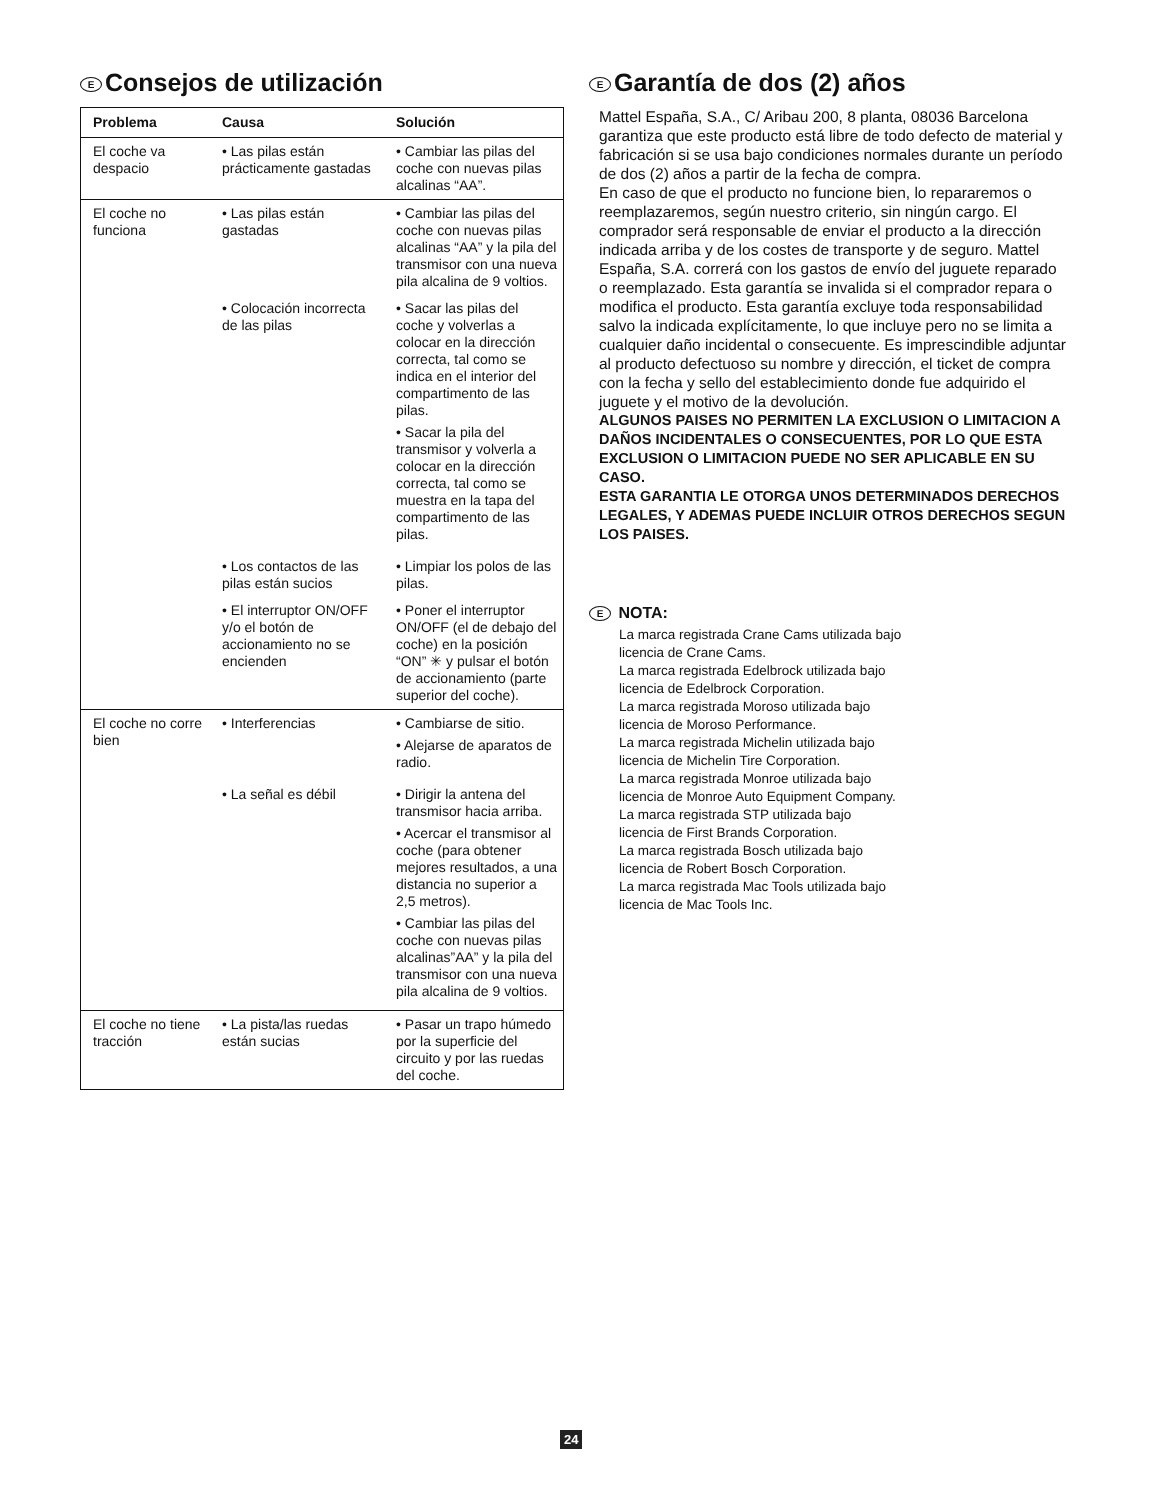E Consejos de utilización
| Problema | Causa | Solución |
| --- | --- | --- |
| El coche va despacio | • Las pilas están prácticamente gastadas | • Cambiar las pilas del coche con nuevas pilas alcalinas “AA”. |
| El coche no funciona | • Las pilas están gastadas | • Cambiar las pilas del coche con nuevas pilas alcalinas “AA” y la pila del transmisor con una nueva pila alcalina de 9 voltios. |
| | • Colocación incorrecta de las pilas | • Sacar las pilas del coche y volverlas a colocar en la dirección correcta, tal como se indica en el interior del compartimento de las pilas. • Sacar la pila del transmisor y volverla a colocar en la dirección correcta, tal como se muestra en la tapa del compartimento de las pilas. |
| | • Los contactos de las pilas están sucios | • Limpiar los polos de las pilas. |
| | • El interruptor ON/OFF y/o el botón de accionamiento no se encienden | • Poner el interruptor ON/OFF (el de debajo del coche) en la posición “ON” ✳ y pulsar el botón de accionamiento (parte superior del coche). |
| El coche no corre bien | • Interferencias | • Cambiarse de sitio. • Alejarse de aparatos de radio. |
| | • La señal es débil | • Dirigir la antena del transmisor hacia arriba. • Acercar el transmisor al coche (para obtener mejores resultados, a una distancia no superior a 2,5 metros). • Cambiar las pilas del coche con nuevas pilas alcalinas”AA” y la pila del transmisor con una nueva pila alcalina de 9 voltios. |
| El coche no tiene tracción | • La pista/las ruedas están sucias | • Pasar un trapo húmedo por la superficie del circuito y por las ruedas del coche. |
E Garantía de dos (2) años
Mattel España, S.A., C/ Aribau 200, 8 planta, 08036 Barcelona garantiza que este producto está libre de todo defecto de material y fabricación si se usa bajo condiciones normales durante un período de dos (2) años a partir de la fecha de compra.
En caso de que el producto no funcione bien, lo repararemos o reemplazaremos, según nuestro criterio, sin ningún cargo. El comprador será responsable de enviar el producto a la dirección indicada arriba y de los costes de transporte y de seguro. Mattel España, S.A. correrá con los gastos de envío del juguete reparado o reemplazado. Esta garantía se invalida si el comprador repara o modifica el producto. Esta garantía excluye toda responsabilidad salvo la indicada explícitamente, lo que incluye pero no se limita a cualquier daño incidental o consecuente. Es imprescindible adjuntar al producto defectuoso su nombre y dirección, el ticket de compra con la fecha y sello del establecimiento donde fue adquirido el juguete y el motivo de la devolución.
ALGUNOS PAISES NO PERMITEN LA EXCLUSION O LIMITACION A DAÑOS INCIDENTALES O CONSECUENTES, POR LO QUE ESTA EXCLUSION O LIMITACION PUEDE NO SER APLICABLE EN SU CASO.
ESTA GARANTIA LE OTORGA UNOS DETERMINADOS DERECHOS LEGALES, Y ADEMAS PUEDE INCLUIR OTROS DERECHOS SEGUN LOS PAISES.
E NOTA:
La marca registrada Crane Cams utilizada bajo
licencia de Crane Cams.
La marca registrada Edelbrock utilizada bajo
licencia de Edelbrock Corporation.
La marca registrada Moroso utilizada bajo
licencia de Moroso Performance.
La marca registrada Michelin utilizada bajo
licencia de Michelin Tire Corporation.
La marca registrada Monroe utilizada bajo
licencia de Monroe Auto Equipment Company.
La marca registrada STP utilizada bajo
licencia de First Brands Corporation.
La marca registrada Bosch utilizada bajo
licencia de Robert Bosch Corporation.
La marca registrada Mac Tools utilizada bajo
licencia de Mac Tools Inc.
24